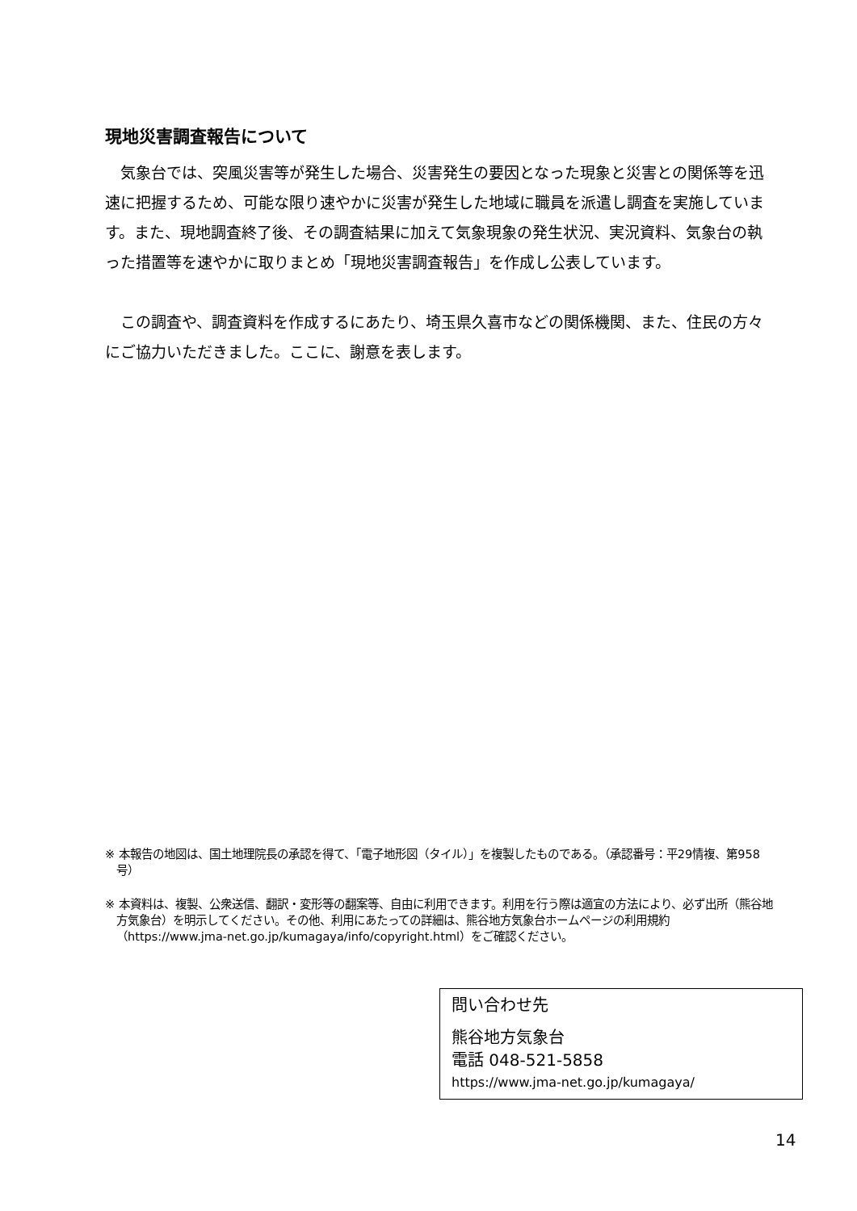現地災害調査報告について
　気象台では、突風災害等が発生した場合、災害発生の要因となった現象と災害との関係等を迅速に把握するため、可能な限り速やかに災害が発生した地域に職員を派遣し調査を実施しています。また、現地調査終了後、その調査結果に加えて気象現象の発生状況、実況資料、気象台の執った措置等を速やかに取りまとめ「現地災害調査報告」を作成し公表しています。
　この調査や、調査資料を作成するにあたり、埼玉県久喜市などの関係機関、また、住民の方々にご協力いただきました。ここに、謝意を表します。
※ 本報告の地図は、国土地理院長の承認を得て、「電子地形図（タイル）」を複製したものである。（承認番号：平29情複、第958号）
※ 本資料は、複製、公衆送信、翻訳・変形等の翻案等、自由に利用できます。利用を行う際は適宜の方法により、必ず出所（熊谷地方気象台）を明示してください。その他、利用にあたっての詳細は、熊谷地方気象台ホームページの利用規約（https://www.jma-net.go.jp/kumagaya/info/copyright.html）をご確認ください。
問い合わせ先
熊谷地方気象台
電話 048-521-5858
https://www.jma-net.go.jp/kumagaya/
14